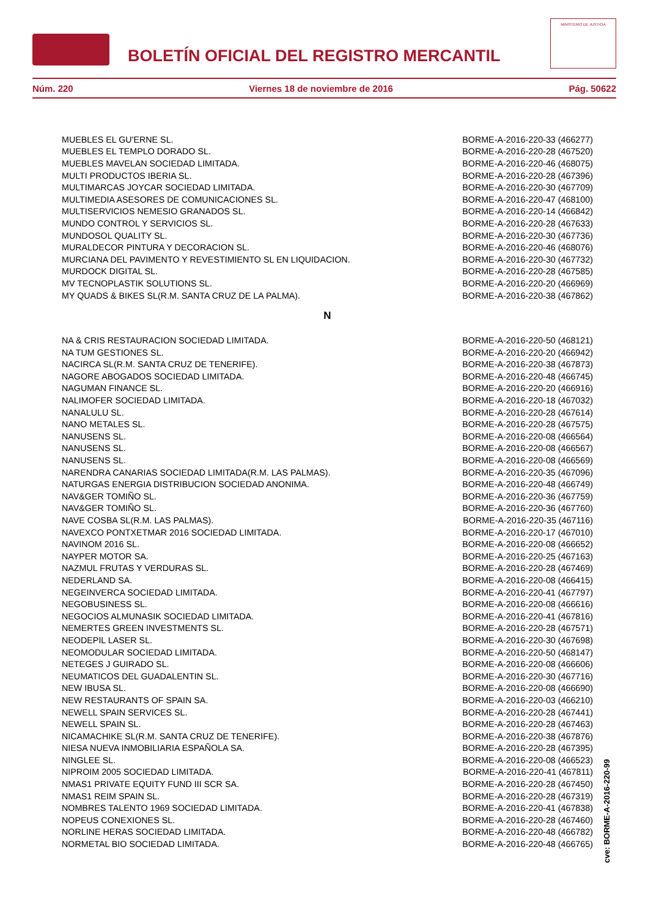BOLETÍN OFICIAL DEL REGISTRO MERCANTIL
MINISTERIO DE JUSTICIA
Núm. 220 Viernes 18 de noviembre de 2016 Pág. 50622
| MUEBLES EL GU'ERNE SL. | BORME-A-2016-220-33 (466277) |
| MUEBLES EL TEMPLO DORADO SL. | BORME-A-2016-220-28 (467520) |
| MUEBLES MAVELAN SOCIEDAD LIMITADA. | BORME-A-2016-220-46 (468075) |
| MULTI PRODUCTOS IBERIA SL. | BORME-A-2016-220-28 (467396) |
| MULTIMARCAS JOYCAR SOCIEDAD LIMITADA. | BORME-A-2016-220-30 (467709) |
| MULTIMEDIA ASESORES DE COMUNICACIONES SL. | BORME-A-2016-220-47 (468100) |
| MULTISERVICIOS NEMESIO GRANADOS SL. | BORME-A-2016-220-14 (466842) |
| MUNDO CONTROL Y SERVICIOS SL. | BORME-A-2016-220-28 (467633) |
| MUNDOSOL QUALITY SL. | BORME-A-2016-220-30 (467736) |
| MURALDECOR PINTURA Y DECORACION SL. | BORME-A-2016-220-46 (468076) |
| MURCIANA DEL PAVIMENTO Y REVESTIMIENTO SL EN LIQUIDACION. | BORME-A-2016-220-30 (467732) |
| MURDOCK DIGITAL SL. | BORME-A-2016-220-28 (467585) |
| MV TECNOPLASTIK SOLUTIONS SL. | BORME-A-2016-220-20 (466969) |
| MY QUADS & BIKES SL(R.M. SANTA CRUZ DE LA PALMA). | BORME-A-2016-220-38 (467862) |
N
| NA & CRIS RESTAURACION SOCIEDAD LIMITADA. | BORME-A-2016-220-50 (468121) |
| NA TUM GESTIONES SL. | BORME-A-2016-220-20 (466942) |
| NACIRCA SL(R.M. SANTA CRUZ DE TENERIFE). | BORME-A-2016-220-38 (467873) |
| NAGORE ABOGADOS SOCIEDAD LIMITADA. | BORME-A-2016-220-48 (466745) |
| NAGUMAN FINANCE SL. | BORME-A-2016-220-20 (466916) |
| NALIMOFER SOCIEDAD LIMITADA. | BORME-A-2016-220-18 (467032) |
| NANALULU SL. | BORME-A-2016-220-28 (467614) |
| NANO METALES SL. | BORME-A-2016-220-28 (467575) |
| NANUSENS SL. | BORME-A-2016-220-08 (466564) |
| NANUSENS SL. | BORME-A-2016-220-08 (466567) |
| NANUSENS SL. | BORME-A-2016-220-08 (466569) |
| NARENDRA CANARIAS SOCIEDAD LIMITADA(R.M. LAS PALMAS). | BORME-A-2016-220-35 (467096) |
| NATURGAS ENERGIA DISTRIBUCION SOCIEDAD ANONIMA. | BORME-A-2016-220-48 (466749) |
| NAV&GER TOMIÑO SL. | BORME-A-2016-220-36 (467759) |
| NAV&GER TOMIÑO SL. | BORME-A-2016-220-36 (467760) |
| NAVE COSBA SL(R.M. LAS PALMAS). | BORME-A-2016-220-35 (467116) |
| NAVEXCO PONTXETMAR 2016 SOCIEDAD LIMITADA. | BORME-A-2016-220-17 (467010) |
| NAVINOM 2016 SL. | BORME-A-2016-220-08 (466652) |
| NAYPER MOTOR SA. | BORME-A-2016-220-25 (467163) |
| NAZMUL FRUTAS Y VERDURAS SL. | BORME-A-2016-220-28 (467469) |
| NEDERLAND SA. | BORME-A-2016-220-08 (466415) |
| NEGEINVERCA SOCIEDAD LIMITADA. | BORME-A-2016-220-41 (467797) |
| NEGOBUSINESS SL. | BORME-A-2016-220-08 (466616) |
| NEGOCIOS ALMUNASIK SOCIEDAD LIMITADA. | BORME-A-2016-220-41 (467816) |
| NEMERTES GREEN INVESTMENTS SL. | BORME-A-2016-220-28 (467571) |
| NEODEPIL LASER SL. | BORME-A-2016-220-30 (467698) |
| NEOMODULAR SOCIEDAD LIMITADA. | BORME-A-2016-220-50 (468147) |
| NETEGES J GUIRADO SL. | BORME-A-2016-220-08 (466606) |
| NEUMATICOS DEL GUADALENTIN SL. | BORME-A-2016-220-30 (467716) |
| NEW IBUSA SL. | BORME-A-2016-220-08 (466690) |
| NEW RESTAURANTS OF SPAIN SA. | BORME-A-2016-220-03 (466210) |
| NEWELL SPAIN SERVICES SL. | BORME-A-2016-220-28 (467441) |
| NEWELL SPAIN SL. | BORME-A-2016-220-28 (467463) |
| NICAMACHIKE SL(R.M. SANTA CRUZ DE TENERIFE). | BORME-A-2016-220-38 (467876) |
| NIESA NUEVA INMOBILIARIA ESPAÑOLA SA. | BORME-A-2016-220-28 (467395) |
| NINGLEE SL. | BORME-A-2016-220-08 (466523) |
| NIPROIM 2005 SOCIEDAD LIMITADA. | BORME-A-2016-220-41 (467811) |
| NMAS1 PRIVATE EQUITY FUND III SCR SA. | BORME-A-2016-220-28 (467450) |
| NMAS1 REIM SPAIN SL. | BORME-A-2016-220-28 (467319) |
| NOMBRES TALENTO 1969 SOCIEDAD LIMITADA. | BORME-A-2016-220-41 (467838) |
| NOPEUS CONEXIONES SL. | BORME-A-2016-220-28 (467460) |
| NORLINE HERAS SOCIEDAD LIMITADA. | BORME-A-2016-220-48 (466782) |
| NORMETAL BIO SOCIEDAD LIMITADA. | BORME-A-2016-220-48 (466765) |
cve: BORME-A-2016-220-99